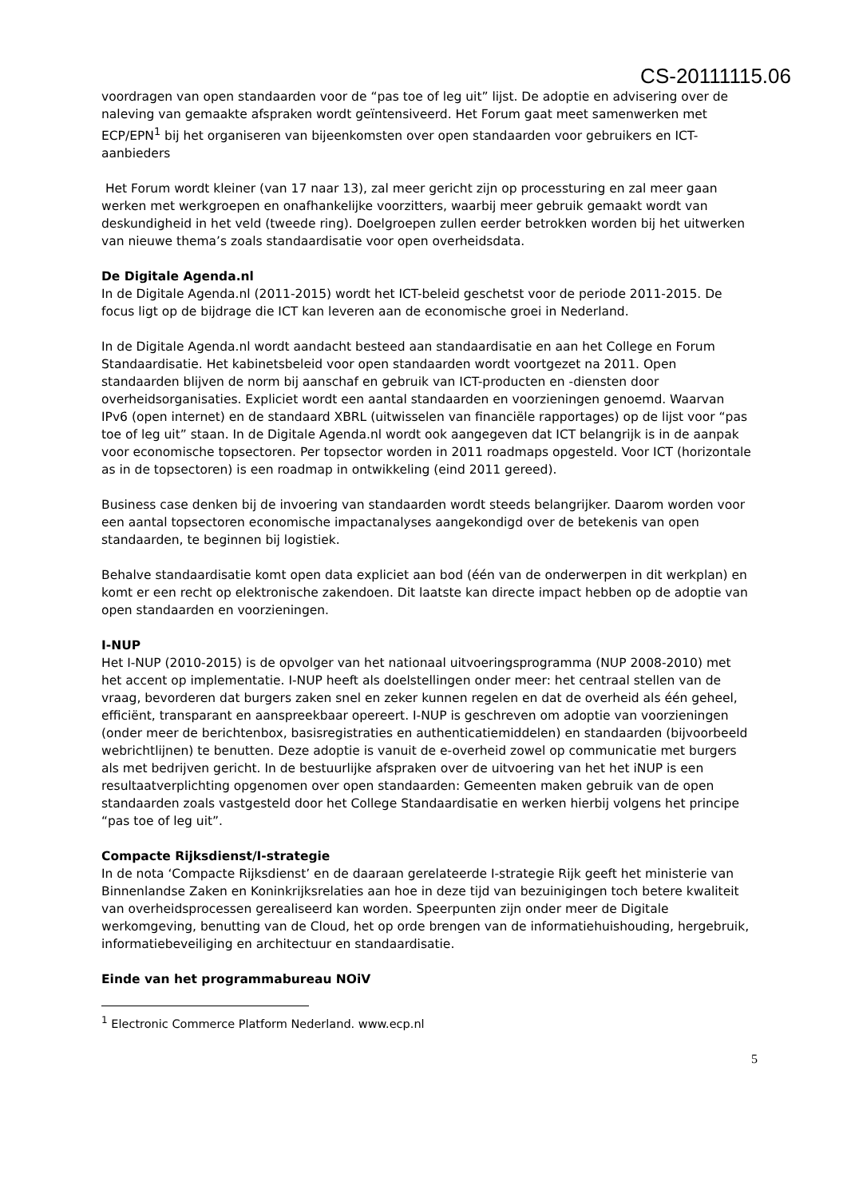CS-20111115.06
voordragen van open standaarden voor de “pas toe of leg uit” lijst. De adoptie en advisering over de naleving van gemaakte afspraken wordt geïntensiveerd. Het Forum gaat meet samenwerken met ECP/EPN<sup>1</sup> bij het organiseren van bijeenkomsten over open standaarden voor gebruikers en ICT-aanbieders
Het Forum wordt kleiner (van 17 naar 13), zal meer gericht zijn op processturing en zal meer gaan werken met werkgroepen en onafhankelijke voorzitters, waarbij meer gebruik gemaakt wordt van deskundigheid in het veld (tweede ring). Doelgroepen zullen eerder betrokken worden bij het uitwerken van nieuwe thema’s zoals standaardisatie voor open overheidsdata.
De Digitale Agenda.nl
In de Digitale Agenda.nl (2011-2015) wordt het ICT-beleid geschetst voor de periode 2011-2015. De focus ligt op de bijdrage die ICT kan leveren aan de economische groei in Nederland.
In de Digitale Agenda.nl wordt aandacht besteed aan standaardisatie en aan het College en Forum Standaardisatie. Het kabinetsbeleid voor open standaarden wordt voortgezet na 2011. Open standaarden blijven de norm bij aanschaf en gebruik van ICT-producten en -diensten door overheidsorganisaties. Expliciet wordt een aantal standaarden en voorzieningen genoemd. Waarvan IPv6 (open internet) en de standaard XBRL (uitwisselen van financiële rapportages) op de lijst voor “pas toe of leg uit” staan. In de Digitale Agenda.nl wordt ook aangegeven dat ICT belangrijk is in de aanpak voor economische topsectoren. Per topsector worden in 2011 roadmaps opgesteld. Voor ICT (horizontale as in de topsectoren) is een roadmap in ontwikkeling (eind 2011 gereed).
Business case denken bij de invoering van standaarden wordt steeds belangrijker. Daarom worden voor een aantal topsectoren economische impactanalyses aangekondigd over de betekenis van open standaarden, te beginnen bij logistiek.
Behalve standaardisatie komt open data expliciet aan bod (één van de onderwerpen in dit werkplan) en komt er een recht op elektronische zakendoen. Dit laatste kan directe impact hebben op de adoptie van open standaarden en voorzieningen.
I-NUP
Het I-NUP (2010-2015) is de opvolger van het nationaal uitvoeringsprogramma (NUP 2008-2010) met het accent op implementatie. I-NUP heeft als doelstellingen onder meer: het centraal stellen van de vraag, bevorderen dat burgers zaken snel en zeker kunnen regelen en dat de overheid als één geheel, efficiënt, transparant en aanspreekbaar opereert. I-NUP is geschreven om adoptie van voorzieningen (onder meer de berichtenbox, basisregistraties en authenticatiemiddelen) en standaarden (bijvoorbeeld webrichtlijnen) te benutten. Deze adoptie is vanuit de e-overheid zowel op communicatie met burgers als met bedrijven gericht. In de bestuurlijke afspraken over de uitvoering van het het iNUP is een resultaatverplichting opgenomen over open standaarden: Gemeenten maken gebruik van de open standaarden zoals vastgesteld door het College Standaardisatie en werken hierbij volgens het principe “pas toe of leg uit”.
Compacte Rijksdienst/I-strategie
In de nota ‘Compacte Rijksdienst’ en de daaraan gerelateerde I-strategie Rijk geeft het ministerie van Binnenlandse Zaken en Koninkrijksrelaties aan hoe in deze tijd van bezuinigingen toch betere kwaliteit van overheidsprocessen gerealiseerd kan worden. Speerpunten zijn onder meer de Digitale werkomgeving, benutting van de Cloud, het op orde brengen van de informatiehuishouding, hergebruik, informatiebeveiliging en architectuur en standaardisatie.
Einde van het programmabureau NOiV
<sup>1</sup> Electronic Commerce Platform Nederland. www.ecp.nl
5